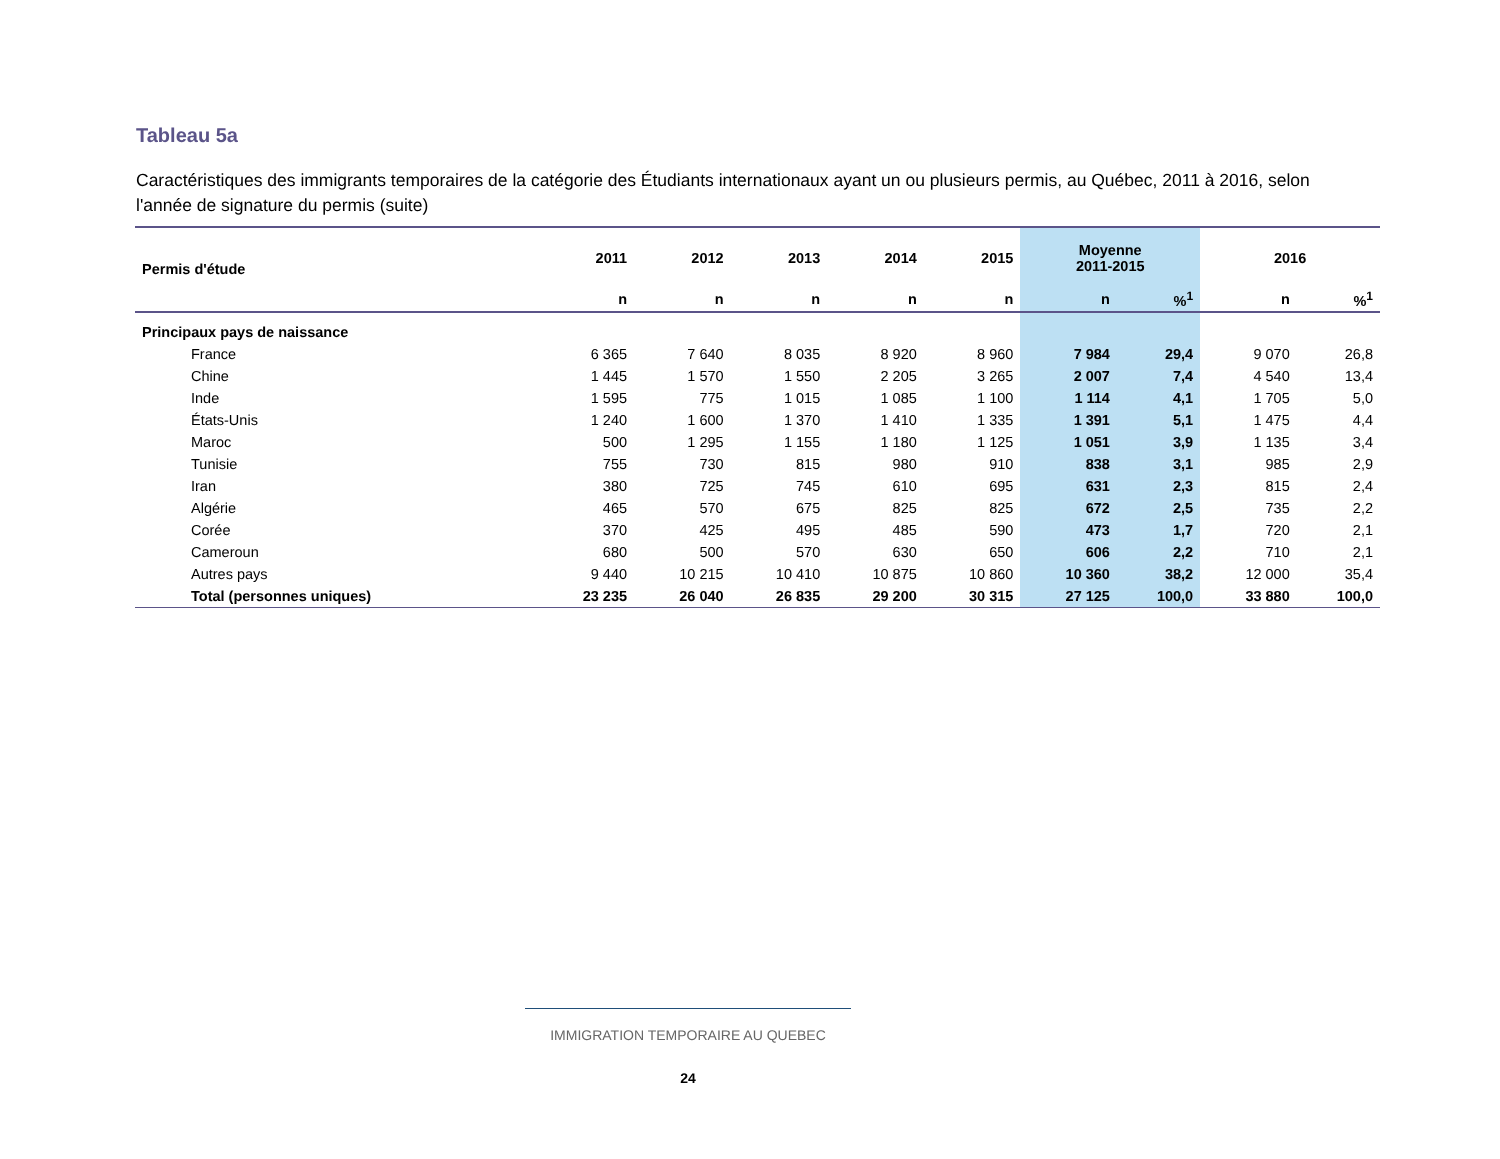Tableau 5a
Caractéristiques des immigrants temporaires de la catégorie des Étudiants internationaux ayant un ou plusieurs permis, au Québec, 2011 à 2016, selon l'année de signature du permis (suite)
| Permis d'étude | 2011 | 2012 | 2013 | 2014 | 2015 | Moyenne 2011-2015 | | 2016 | |
| --- | --- | --- | --- | --- | --- | --- | --- | --- | --- |
| | n | n | n | n | n | n | %<sup>1</sup> | n | %<sup>1</sup> |
| Principaux pays de naissance | | | | | | | | | |
| France | 6 365 | 7 640 | 8 035 | 8 920 | 8 960 | 7 984 | 29,4 | 9 070 | 26,8 |
| Chine | 1 445 | 1 570 | 1 550 | 2 205 | 3 265 | 2 007 | 7,4 | 4 540 | 13,4 |
| Inde | 1 595 | 775 | 1 015 | 1 085 | 1 100 | 1 114 | 4,1 | 1 705 | 5,0 |
| États-Unis | 1 240 | 1 600 | 1 370 | 1 410 | 1 335 | 1 391 | 5,1 | 1 475 | 4,4 |
| Maroc | 500 | 1 295 | 1 155 | 1 180 | 1 125 | 1 051 | 3,9 | 1 135 | 3,4 |
| Tunisie | 755 | 730 | 815 | 980 | 910 | 838 | 3,1 | 985 | 2,9 |
| Iran | 380 | 725 | 745 | 610 | 695 | 631 | 2,3 | 815 | 2,4 |
| Algérie | 465 | 570 | 675 | 825 | 825 | 672 | 2,5 | 735 | 2,2 |
| Corée | 370 | 425 | 495 | 485 | 590 | 473 | 1,7 | 720 | 2,1 |
| Cameroun | 680 | 500 | 570 | 630 | 650 | 606 | 2,2 | 710 | 2,1 |
| Autres pays | 9 440 | 10 215 | 10 410 | 10 875 | 10 860 | 10 360 | 38,2 | 12 000 | 35,4 |
| Total (personnes uniques) | 23 235 | 26 040 | 26 835 | 29 200 | 30 315 | 27 125 | 100,0 | 33 880 | 100,0 |
IMMIGRATION TEMPORAIRE AU QUEBEC
24